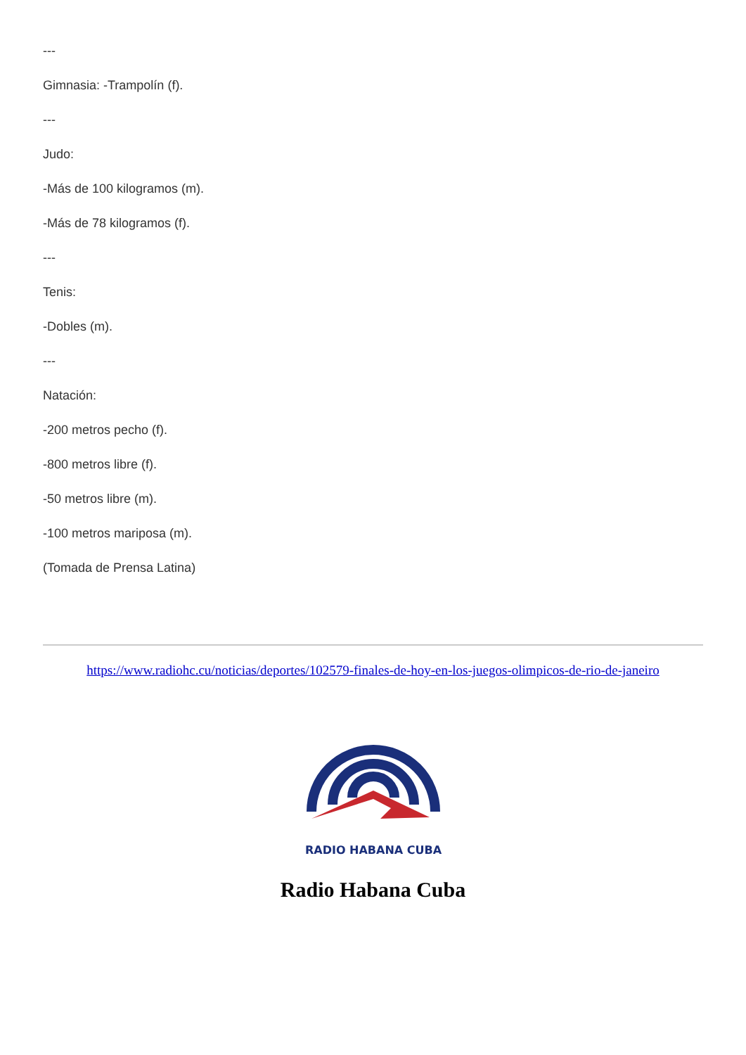---
Gimnasia: -Trampolín (f).
---
Judo:
-Más de 100 kilogramos (m).
-Más de 78 kilogramos (f).
---
Tenis:
-Dobles (m).
---
Natación:
-200 metros pecho (f).
-800 metros libre (f).
-50 metros libre (m).
-100 metros mariposa (m).
(Tomada de Prensa Latina)
https://www.radiohc.cu/noticias/deportes/102579-finales-de-hoy-en-los-juegos-olimpicos-de-rio-de-janeiro
RADIO HABANA CUBA
Radio Habana Cuba